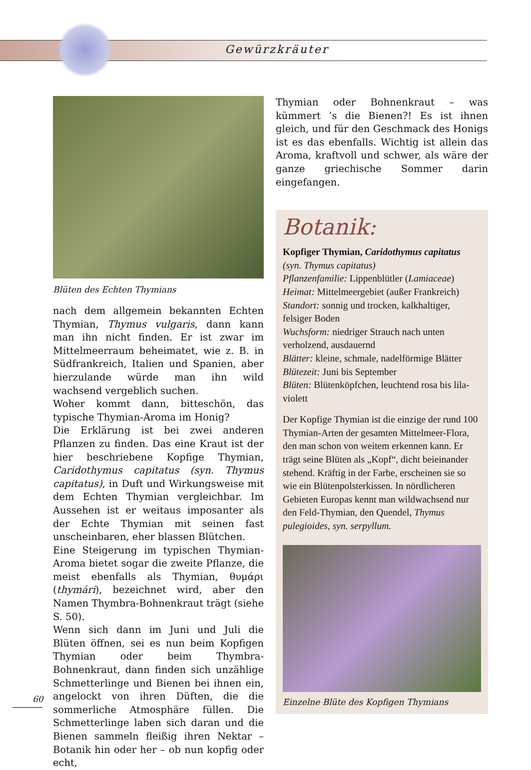Gewürzkräuter
Blüten des Echten Thymians
nach dem allgemein bekannten Echten Thymian, Thymus vulgaris, dann kann man ihn nicht finden. Er ist zwar im Mittelmeerraum beheimatet, wie z. B. in Südfrankreich, Italien und Spanien, aber hierzulande würde man ihn wild wachsend vergeblich suchen.
Woher kommt dann, bitteschön, das typische Thymian-Aroma im Honig?
Die Erklärung ist bei zwei anderen Pflanzen zu finden. Das eine Kraut ist der hier beschriebene Kopfige Thymian, Caridothymus capitatus (syn. Thymus capitatus), in Duft und Wirkungsweise mit dem Echten Thymian vergleichbar. Im Aussehen ist er weitaus imposanter als der Echte Thymian mit seinen fast unscheinbaren, eher blassen Blütchen.
Eine Steigerung im typischen Thymian-Aroma bietet sogar die zweite Pflanze, die meist ebenfalls als Thymian, θυμάρι (thymári), bezeichnet wird, aber den Namen Thymbra-Bohnenkraut trägt (siehe S. 50).
Wenn sich dann im Juni und Juli die Blüten öffnen, sei es nun beim Kopfigen Thymian oder beim Thymbra-Bohnenkraut, dann finden sich unzählige Schmetterlinge und Bienen bei ihnen ein, angelockt von ihren Düften, die die sommerliche Atmosphäre füllen. Die Schmetterlinge laben sich daran und die Bienen sammeln fleißig ihren Nektar – Botanik hin oder her – ob nun kopfig oder echt,
Thymian oder Bohnenkraut – was kümmert ’s die Bienen?! Es ist ihnen gleich, und für den Geschmack des Honigs ist es das ebenfalls. Wichtig ist allein das Aroma, kraftvoll und schwer, als wäre der ganze griechische Sommer darin eingefangen.
Botanik:
Kopfiger Thymian, Caridothymus capitatus
(syn. Thymus capitatus)
Pflanzenfamilie: Lippenblütler (Lamiaceae)
Heimat: Mittelmeergebiet (außer Frankreich)
Standort: sonnig und trocken, kalkhaltiger, felsiger Boden
Wuchsform: niedriger Strauch nach unten verholzend, ausdauernd
Blätter: kleine, schmale, nadelförmige Blätter
Blütezeit: Juni bis September
Blüten: Blütenköpfchen, leuchtend rosa bis lila-violett
Der Kopfige Thymian ist die einzige der rund 100 Thymian-Arten der gesamten Mittelmeer-Flora, den man schon von weitem erkennen kann. Er trägt seine Blüten als „Kopf“, dicht beieinander stehend. Kräftig in der Farbe, erscheinen sie so wie ein Blütenpolsterkissen. In nördlicheren Gebieten Europas kennt man wildwachsend nur den Feld-Thymian, den Quendel, Thymus pulegioides, syn. serpyllum.
Einzelne Blüte des Kopfigen Thymians
60